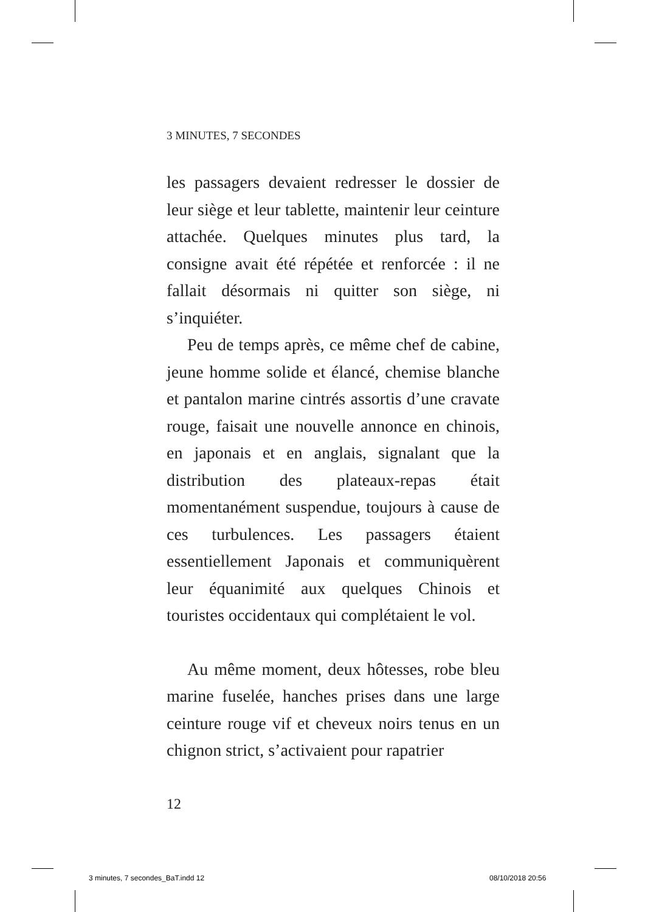3 MINUTES, 7 SECONDES
les passagers devaient redresser le dossier de leur siège et leur tablette, maintenir leur ceinture attachée. Quelques minutes plus tard, la consigne avait été répétée et renforcée : il ne fallait désormais ni quitter son siège, ni s’inquiéter.
Peu de temps après, ce même chef de cabine, jeune homme solide et élancé, chemise blanche et pantalon marine cintrés assortis d’une cravate rouge, faisait une nouvelle annonce en chinois, en japonais et en anglais, signalant que la distribution des plateaux-repas était momentanément suspendue, toujours à cause de ces turbulences. Les passagers étaient essentiellement Japonais et communiquèrent leur équanimité aux quelques Chinois et touristes occidentaux qui complétaient le vol.
Au même moment, deux hôtesses, robe bleu marine fuselée, hanches prises dans une large ceinture rouge vif et cheveux noirs tenus en un chignon strict, s’activaient pour rapatrier
12
3 minutes, 7 secondes_BaT.indd 12
08/10/2018 20:56